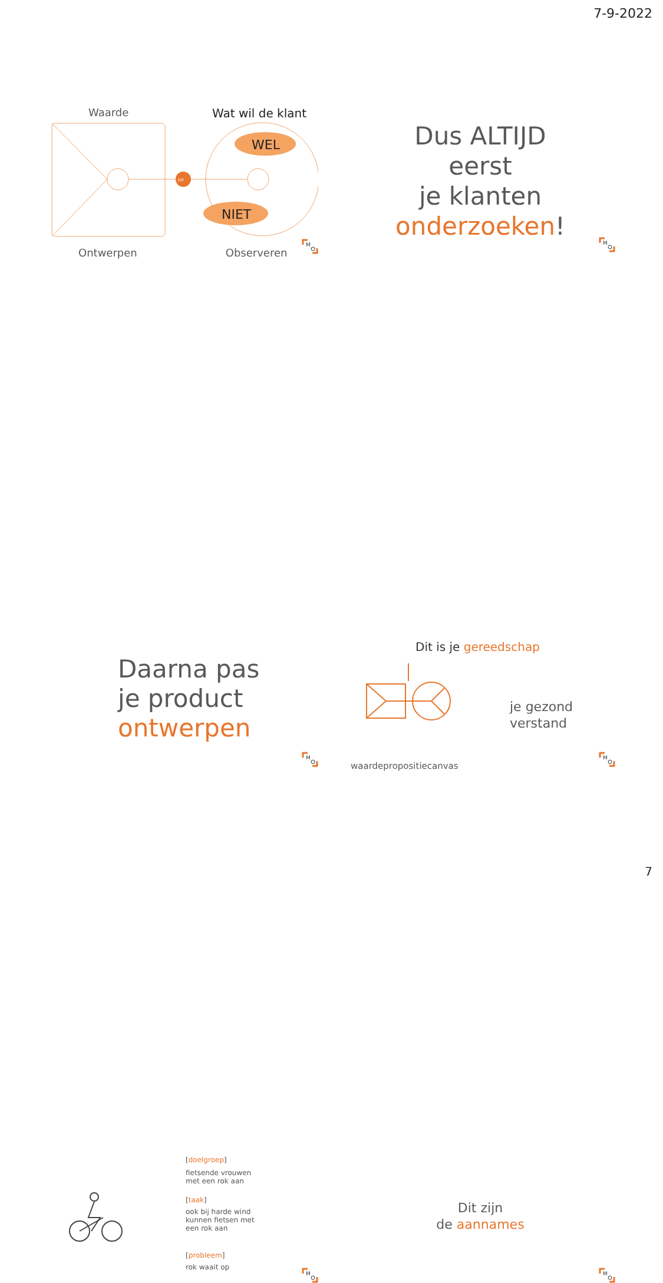7-9-2022
Waarde Wat wil de klant
FIT
WEL
NIET
Ontwerpen Observeren
M
Dus ALTIJD
eerst
je klanten
onderzoeken!
M
Daarna pas
je product
ontwerpen
M
Dit is je gereedschap
je gezond
verstand
waardepropositiecanvas
M
[doelgroep]
fietsende vrouwen
met een rok aan
[taak]
ook bij harde wind
kunnen fietsen met
een rok aan
[probleem]
rok waait op
M
Dit zijn
de aannames
M
7